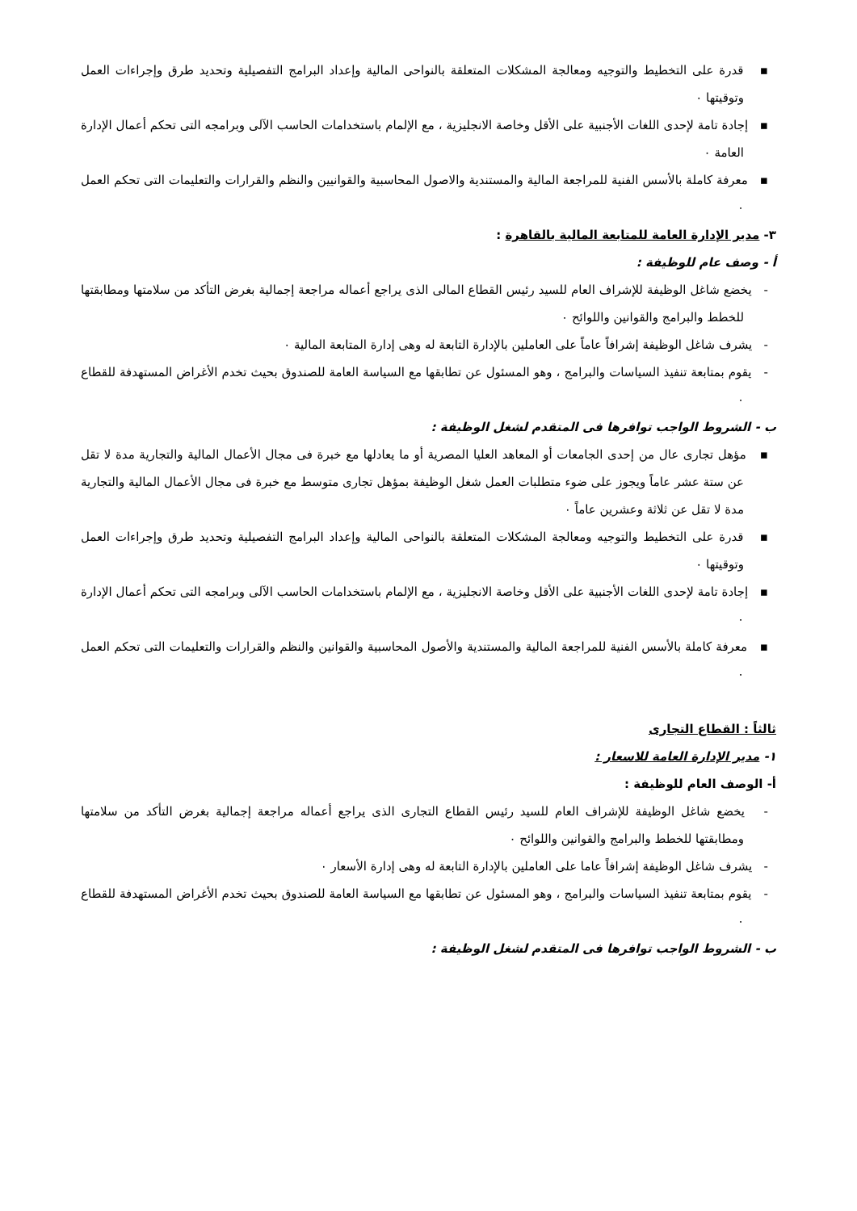▪ قدرة على التخطيط والتوجيه ومعالجة المشكلات المتعلقة بالنواحى المالية وإعداد البرامج التفصيلية وتحديد طرق وإجراءات العمل وتوقيتها ٠
▪ إجادة تامة لإحدى اللغات الأجنبية على الأقل وخاصة الانجليزية ، مع الإلمام باستخدامات الحاسب الآلى وبرامجه التى تحكم أعمال الإدارة العامة ٠
▪ معرفة كاملة بالأسس الفنية للمراجعة المالية والمستندية والاصول المحاسبية والقوانيين والنظم والقرارات والتعليمات التى تحكم العمل ٠
٣- مدير الإدارة العامة للمتابعة المالية بالقاهرة :
أ - وصف عام للوظيفة :
- يخضع شاغل الوظيفة للإشراف العام للسيد رئيس القطاع المالى الذى يراجع أعماله مراجعة إجمالية بغرض التأكد من سلامتها ومطابقتها للخطط والبرامج والقوانين واللوائح ٠
- يشرف شاغل الوظيفة إشرافاً عاماً على العاملين بالإدارة التابعة له وهى إدارة المتابعة المالية ٠
- يقوم بمتابعة تنفيذ السياسات والبرامج ، وهو المسئول عن تطابقها مع السياسة العامة للصندوق بحيث تخدم الأغراض المستهدفة للقطاع ٠
ب - الشروط الواجب توافرها فى المتقدم لشغل الوظيفة :
▪ مؤهل تجارى عال من إحدى الجامعات أو المعاهد العليا المصرية أو ما يعادلها مع خبرة فى مجال الأعمال المالية والتجارية مدة لا تقل عن ستة عشر عاماً ويجوز على ضوء متطلبات العمل شغل الوظيفة بمؤهل تجارى متوسط مع خبرة فى مجال الأعمال المالية والتجارية مدة لا تقل عن ثلاثة وعشرين عاماً ٠
▪ قدرة على التخطيط والتوجيه ومعالجة المشكلات المتعلقة بالنواحى المالية وإعداد البرامج التفصيلية وتحديد طرق وإجراءات العمل وتوقيتها ٠
▪ إجادة تامة لإحدى اللغات الأجنبية على الأقل وخاصة الانجليزية ، مع الإلمام باستخدامات الحاسب الآلى وبرامجه التى تحكم أعمال الإدارة ٠
▪ معرفة كاملة بالأسس الفنية للمراجعة المالية والمستندية والأصول المحاسبية والقوانين والنظم والقرارات والتعليمات التى تحكم العمل ٠
ثالثاً : القطاع التجارى
١- مدير الإدارة العامة للاسعار :
أ- الوصف العام للوظيفة :
- يخضع شاغل الوظيفة للإشراف العام للسيد رئيس القطاع التجارى الذى يراجع أعماله مراجعة إجمالية بغرض التأكد من سلامتها ومطابقتها للخطط والبرامج والقوانين واللوائح ٠
- يشرف شاغل الوظيفة إشرافاً عاما على العاملين بالإدارة التابعة له وهى إدارة الأسعار ٠
- يقوم بمتابعة تنفيذ السياسات والبرامج ، وهو المسئول عن تطابقها مع السياسة العامة للصندوق بحيث تخدم الأغراض المستهدفة للقطاع ٠
ب - الشروط الواجب توافرها فى المتقدم لشغل الوظيفة :